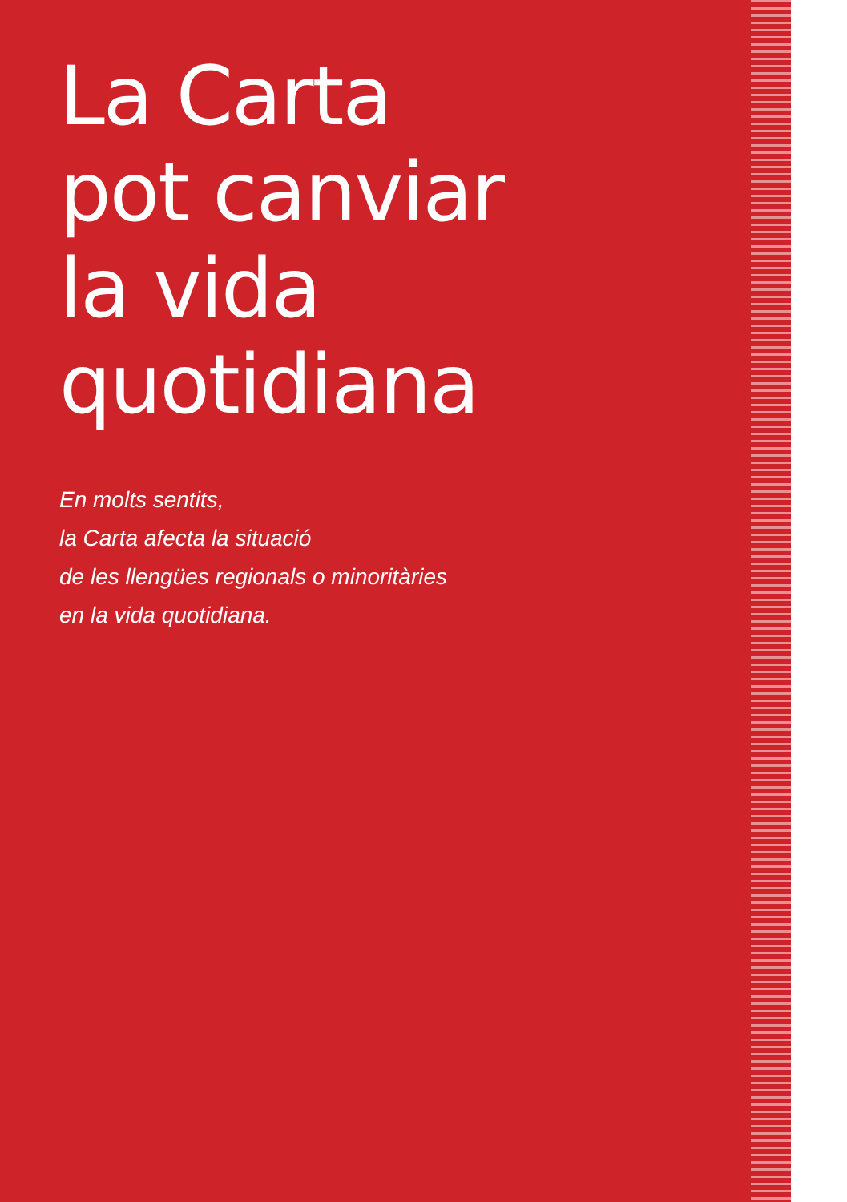La Carta
pot canviar
la vida
quotidiana
En molts sentits,
la Carta afecta la situació
de les llengües regionals o minoritàries
en la vida quotidiana.